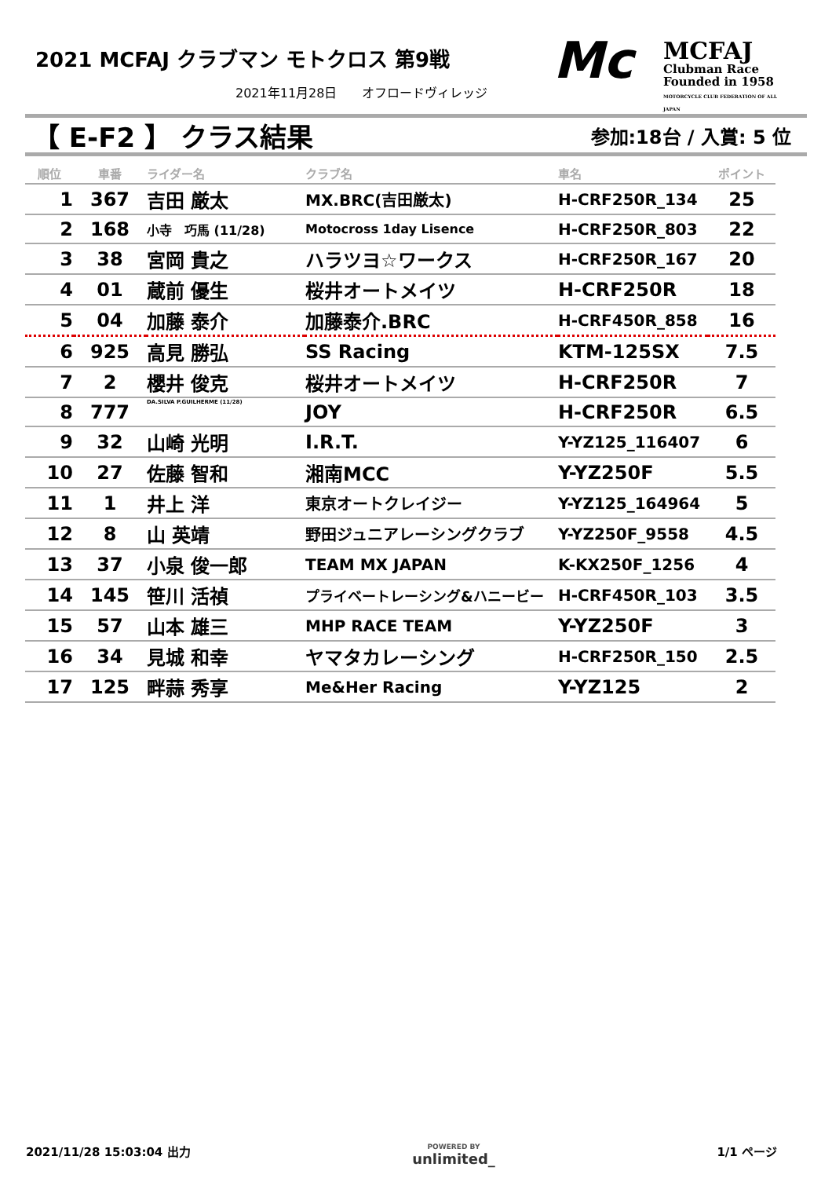2021 MCFAJ クラブマン モトクロス 第9戦
2021年11月28日　　オフロードヴィレッジ
Mc
MCFAJ
Clubman Race
Founded in 1958
MOTORCYCLE CLUB FEDERATION OF ALL JAPAN
【 E-F2 】 クラス結果 参加:18台 / 入賞: 5 位
| 順位 | 車番 | ライダー名 | クラブ名 | 車名 | ポイント |
| --- | --- | --- | --- | --- | --- |
| 1 | 367 | 吉田 厳太 | MX.BRC(吉田厳太) | H-CRF250R_134 | 25 |
| 2 | 168 | 小寺 巧馬 (11/28) | Motocross 1day Lisence | H-CRF250R_803 | 22 |
| 3 | 38 | 宮岡 貴之 | ハラツヨ☆ワークス | H-CRF250R_167 | 20 |
| 4 | 01 | 蔵前 優生 | 桜井オートメイツ | H-CRF250R | 18 |
| 5 | 04 | 加藤 泰介 | 加藤泰介.BRC | H-CRF450R_858 | 16 |
| 6 | 925 | 高見 勝弘 | SS Racing | KTM-125SX | 7.5 |
| 7 | 2 | 櫻井 俊克 | 桜井オートメイツ | H-CRF250R | 7 |
| 8 | 777 | DA.SILVA P.GUILHERME (11/28) | JOY | H-CRF250R | 6.5 |
| 9 | 32 | 山崎 光明 | I.R.T. | Y-YZ125_116407 | 6 |
| 10 | 27 | 佐藤 智和 | 湘南MCC | Y-YZ250F | 5.5 |
| 11 | 1 | 井上 洋 | 東京オートクレイジー | Y-YZ125_164964 | 5 |
| 12 | 8 | 山 英靖 | 野田ジュニアレーシングクラブ | Y-YZ250F_9558 | 4.5 |
| 13 | 37 | 小泉 俊一郎 | TEAM MX JAPAN | K-KX250F_1256 | 4 |
| 14 | 145 | 笹川 活禎 | プライベートレーシング&ハニービー | H-CRF450R_103 | 3.5 |
| 15 | 57 | 山本 雄三 | MHP RACE TEAM | Y-YZ250F | 3 |
| 16 | 34 | 見城 和幸 | ヤマタカレーシング | H-CRF250R_150 | 2.5 |
| 17 | 125 | 畔蒜 秀享 | Me&Her Racing | Y-YZ125 | 2 |
2021/11/28 15:03:04 出力 POWERED BY
unlimited_ 1/1 ページ